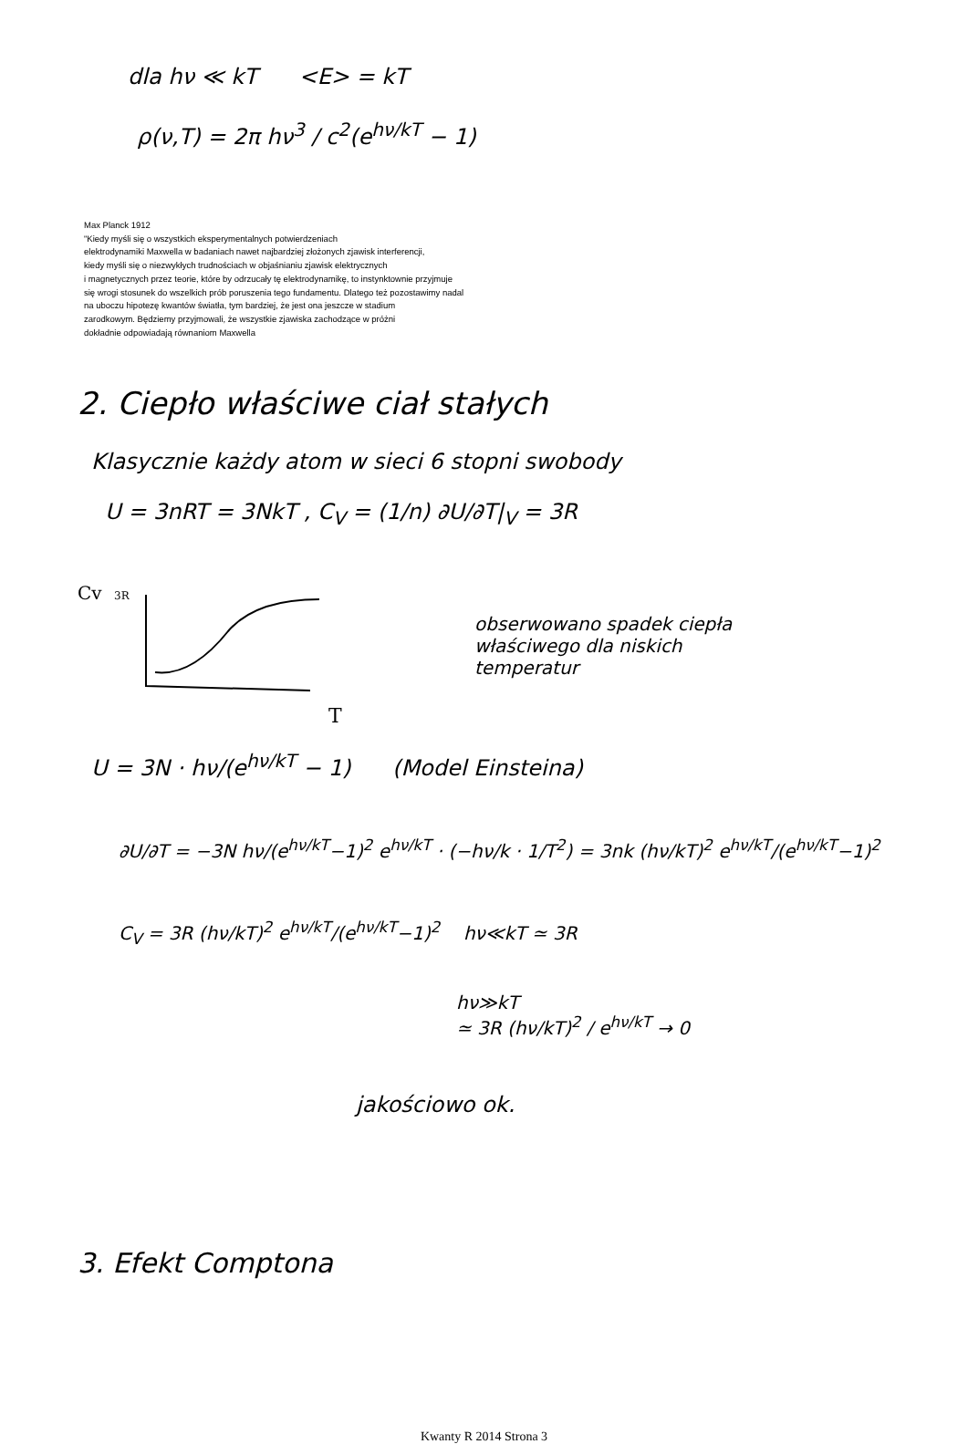dla hν ≪ kT <E> = kT
ρ(ν,T) = 2π hν<sup>3</sup> / c<sup>2</sup>(e<sup>hν/kT</sup> − 1)
Max Planck 1912
"Kiedy myśli się o wszystkich eksperymentalnych potwierdzeniach
elektrodynamiki Maxwella w badaniach nawet najbardziej złożonych zjawisk interferencji,
kiedy myśli się o niezwykłych trudnościach w objaśnianiu zjawisk elektrycznych
i magnetycznych przez teorie, które by odrzucały tę elektrodynamikę, to instynktownie przyjmuje
się wrogi stosunek do wszelkich prób poruszenia tego fundamentu. Dlatego też pozostawimy nadal
na uboczu hipotezę kwantów światła, tym bardziej, że jest ona jeszcze w stadium
zarodkowym. Będziemy przyjmowali, że wszystkie zjawiska zachodzące w próżni
dokładnie odpowiadają równaniom Maxwella
2. Ciepło właściwe ciał stałych
Klasycznie każdy atom w sieci 6 stopni swobody
U = 3nRT = 3NkT , C<sub>V</sub> = (1/n) ∂U/∂T|<sub>V</sub> = 3R
Cv
3R
T
obserwowano spadek ciepła
właściwego dla niskich
temperatur
U = 3N · hν/(e<sup>hν/kT</sup> − 1) (Model Einsteina)
∂U/∂T = −3N hν/(e<sup>hν/kT</sup>−1)<sup>2</sup> e<sup>hν/kT</sup> · (−hν/k · 1/T<sup>2</sup>) = 3nk (hν/kT)<sup>2</sup> e<sup>hν/kT</sup>/(e<sup>hν/kT</sup>−1)<sup>2</sup>
C<sub>V</sub> = 3R (hν/kT)<sup>2</sup> e<sup>hν/kT</sup>/(e<sup>hν/kT</sup>−1)<sup>2</sup> hν≪kT ≃ 3R
hν≫kT
≃ 3R (hν/kT)<sup>2</sup> / e<sup>hν/kT</sup> → 0
jakościowo ok.
3. Efekt Comptona
Kwanty R 2014 Strona 3